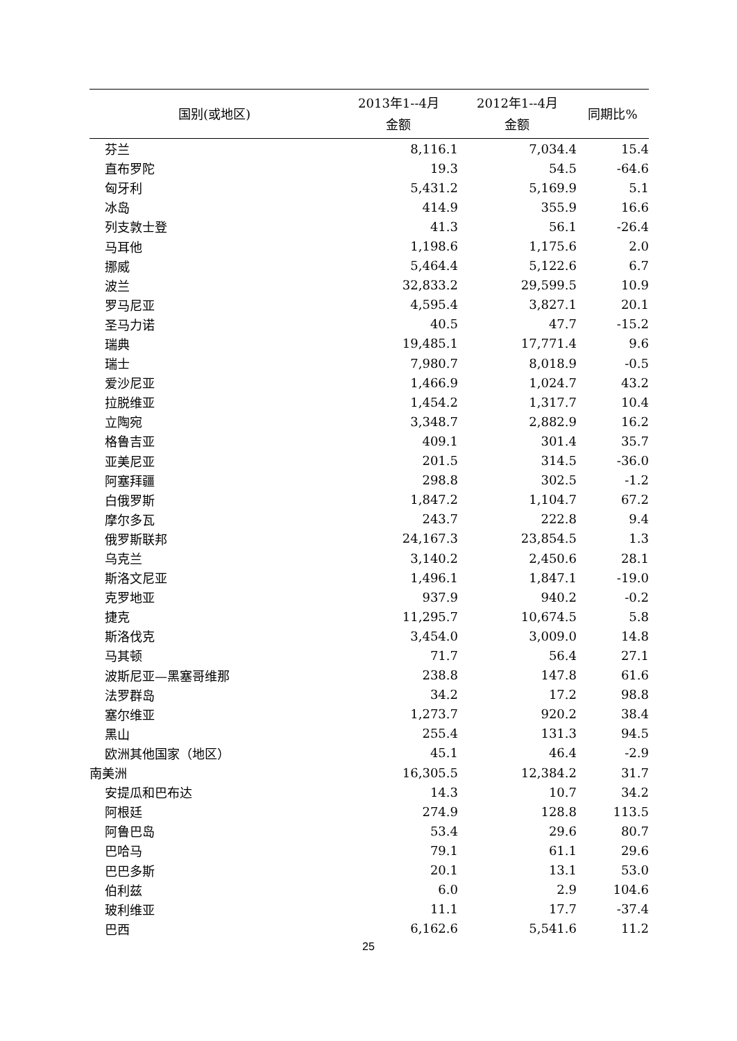| 国别(或地区) | 2013年1--4月 金额 | 2012年1--4月 金额 | 同期比% |
| --- | --- | --- | --- |
| 芬兰 | 8,116.1 | 7,034.4 | 15.4 |
| 直布罗陀 | 19.3 | 54.5 | -64.6 |
| 匈牙利 | 5,431.2 | 5,169.9 | 5.1 |
| 冰岛 | 414.9 | 355.9 | 16.6 |
| 列支敦士登 | 41.3 | 56.1 | -26.4 |
| 马耳他 | 1,198.6 | 1,175.6 | 2.0 |
| 挪威 | 5,464.4 | 5,122.6 | 6.7 |
| 波兰 | 32,833.2 | 29,599.5 | 10.9 |
| 罗马尼亚 | 4,595.4 | 3,827.1 | 20.1 |
| 圣马力诺 | 40.5 | 47.7 | -15.2 |
| 瑞典 | 19,485.1 | 17,771.4 | 9.6 |
| 瑞士 | 7,980.7 | 8,018.9 | -0.5 |
| 爱沙尼亚 | 1,466.9 | 1,024.7 | 43.2 |
| 拉脱维亚 | 1,454.2 | 1,317.7 | 10.4 |
| 立陶宛 | 3,348.7 | 2,882.9 | 16.2 |
| 格鲁吉亚 | 409.1 | 301.4 | 35.7 |
| 亚美尼亚 | 201.5 | 314.5 | -36.0 |
| 阿塞拜疆 | 298.8 | 302.5 | -1.2 |
| 白俄罗斯 | 1,847.2 | 1,104.7 | 67.2 |
| 摩尔多瓦 | 243.7 | 222.8 | 9.4 |
| 俄罗斯联邦 | 24,167.3 | 23,854.5 | 1.3 |
| 乌克兰 | 3,140.2 | 2,450.6 | 28.1 |
| 斯洛文尼亚 | 1,496.1 | 1,847.1 | -19.0 |
| 克罗地亚 | 937.9 | 940.2 | -0.2 |
| 捷克 | 11,295.7 | 10,674.5 | 5.8 |
| 斯洛伐克 | 3,454.0 | 3,009.0 | 14.8 |
| 马其顿 | 71.7 | 56.4 | 27.1 |
| 波斯尼亚—黑塞哥维那 | 238.8 | 147.8 | 61.6 |
| 法罗群岛 | 34.2 | 17.2 | 98.8 |
| 塞尔维亚 | 1,273.7 | 920.2 | 38.4 |
| 黑山 | 255.4 | 131.3 | 94.5 |
| 欧洲其他国家（地区） | 45.1 | 46.4 | -2.9 |
| 南美洲 | 16,305.5 | 12,384.2 | 31.7 |
| 安提瓜和巴布达 | 14.3 | 10.7 | 34.2 |
| 阿根廷 | 274.9 | 128.8 | 113.5 |
| 阿鲁巴岛 | 53.4 | 29.6 | 80.7 |
| 巴哈马 | 79.1 | 61.1 | 29.6 |
| 巴巴多斯 | 20.1 | 13.1 | 53.0 |
| 伯利兹 | 6.0 | 2.9 | 104.6 |
| 玻利维亚 | 11.1 | 17.7 | -37.4 |
| 巴西 | 6,162.6 | 5,541.6 | 11.2 |
25